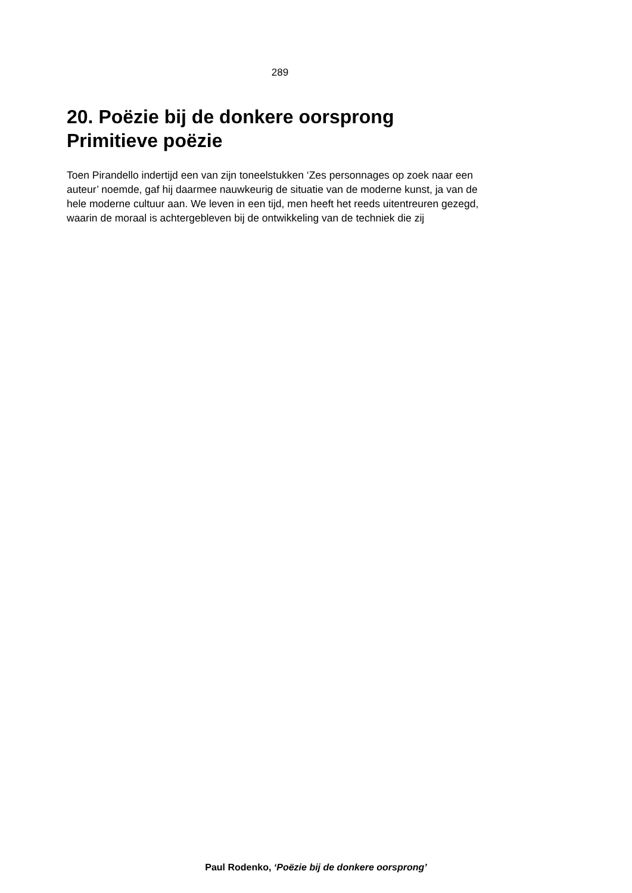289
20. Poëzie bij de donkere oorsprong
Primitieve poëzie
Toen Pirandello indertijd een van zijn toneelstukken ‘Zes personnages op zoek naar een auteur’ noemde, gaf hij daarmee nauwkeurig de situatie van de moderne kunst, ja van de hele moderne cultuur aan. We leven in een tijd, men heeft het reeds uitentreuren gezegd, waarin de moraal is achtergebleven bij de ontwikkeling van de techniek die zij
Paul Rodenko, ‘Poëzie bij de donkere oorsprong’